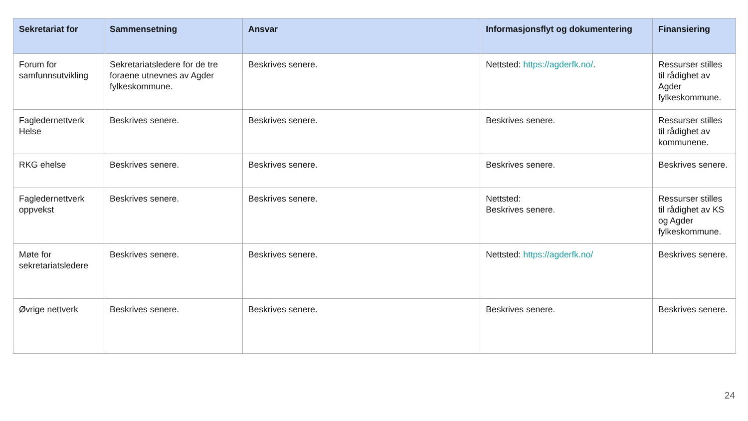| Sekretariat for | Sammensetning | Ansvar | Informasjonsflyt og dokumentering | Finansiering |
| --- | --- | --- | --- | --- |
| Forum for samfunnsutvikling | Sekretariatsledere for de tre foraene utnevnes av Agder fylkeskommune. | Beskrives senere. | Nettsted: https://agderfk.no/ . | Ressurser stilles til rådighet av Agder fylkeskommune. |
| Fagledernettverk Helse | Beskrives senere. | Beskrives senere. | Beskrives senere. | Ressurser stilles til rådighet av kommunene. |
| RKG ehelse | Beskrives senere. | Beskrives senere. | Beskrives senere. | Beskrives senere. |
| Fagledernettverk oppvekst | Beskrives senere. | Beskrives senere. | Nettsted: Beskrives senere. | Ressurser stilles til rådighet av KS og Agder fylkeskommune. |
| Møte for sekretariatsledere | Beskrives senere. | Beskrives senere. | Nettsted: https://agderfk.no/ | Beskrives senere. |
| Øvrige nettverk | Beskrives senere. | Beskrives senere. | Beskrives senere. | Beskrives senere. |
24